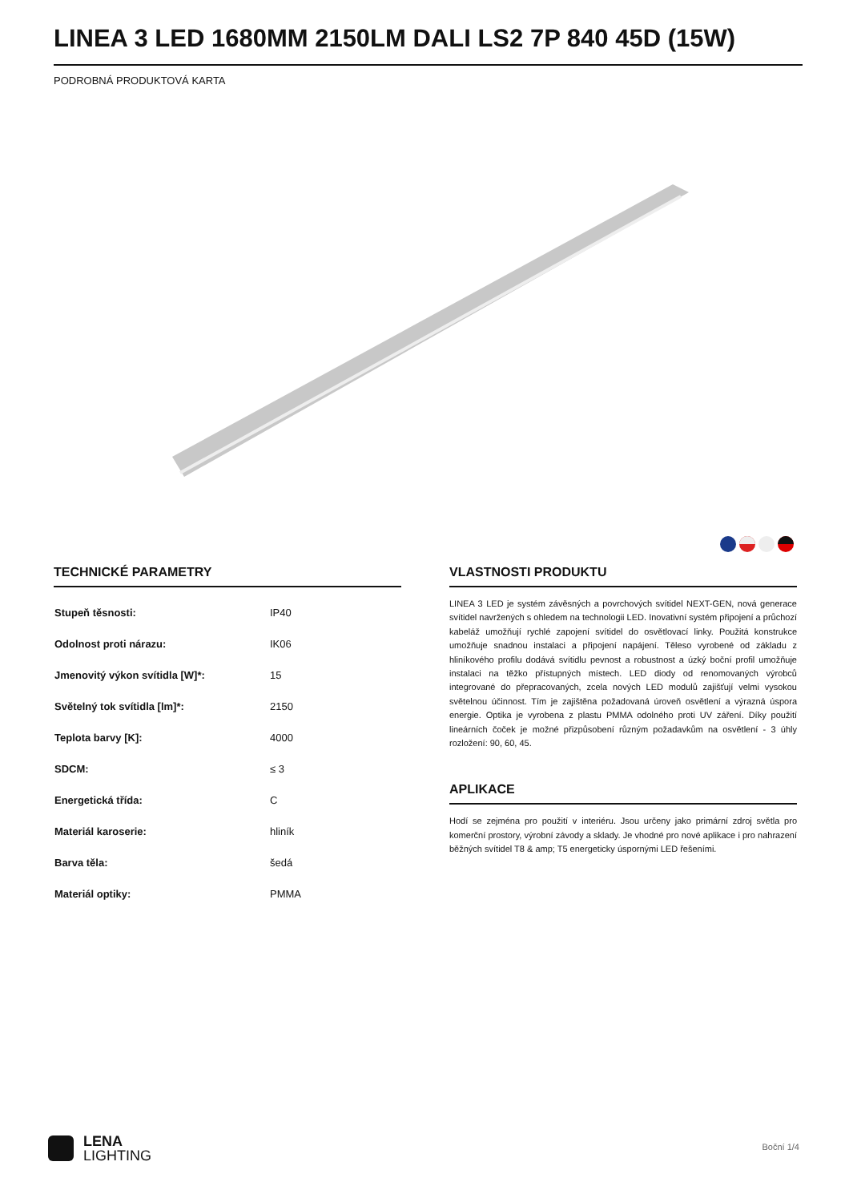LINEA 3 LED 1680MM 2150LM DALI LS2 7P 840 45D (15W)
PODROBNÁ PRODUKTOVÁ KARTA
TECHNICKÉ PARAMETRY
| Stupeň těsnosti: | IP40 |
| Odolnost proti nárazu: | IK06 |
| Jmenovitý výkon svítidla [W]*: | 15 |
| Světelný tok svítidla [lm]*: | 2150 |
| Teplota barvy [K]: | 4000 |
| SDCM: | ≤ 3 |
| Energetická třída: | C |
| Materiál karoserie: | hliník |
| Barva těla: | šedá |
| Materiál optiky: | PMMA |
VLASTNOSTI PRODUKTU
LINEA 3 LED je systém závěsných a povrchových svítidel NEXT-GEN, nová generace svítidel navržených s ohledem na technologii LED. Inovativní systém připojení a průchozí kabeláž umožňují rychlé zapojení svítidel do osvětlovací linky. Použitá konstrukce umožňuje snadnou instalaci a připojení napájení. Těleso vyrobené od základu z hliníkového profilu dodává svítidlu pevnost a robustnost a úzký boční profil umožňuje instalaci na těžko přístupných místech. LED diody od renomovaných výrobců integrované do přepracovaných, zcela nových LED modulů zajišťují velmi vysokou světelnou účinnost. Tím je zajištěna požadovaná úroveň osvětlení a výrazná úspora energie. Optika je vyrobena z plastu PMMA odolného proti UV záření. Díky použití lineárních čoček je možné přizpůsobení různým požadavkům na osvětlení - 3 úhly rozložení: 90, 60, 45.
APLIKACE
Hodí se zejména pro použití v interiéru. Jsou určeny jako primární zdroj světla pro komerční prostory, výrobní závody a sklady. Je vhodné pro nové aplikace i pro nahrazení běžných svítidel T8 & amp; T5 energeticky úspornými LED řešeními.
LENA
LIGHTING
Boční 1/4